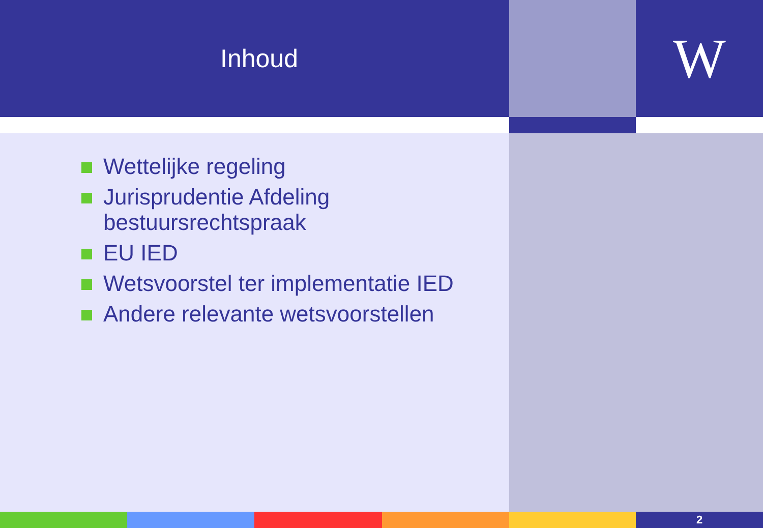Inhoud
W
Wettelijke regeling
Jurisprudentie Afdeling bestuursrechtspraak
EU IED
Wetsvoorstel ter implementatie IED
Andere relevante wetsvoorstellen
2